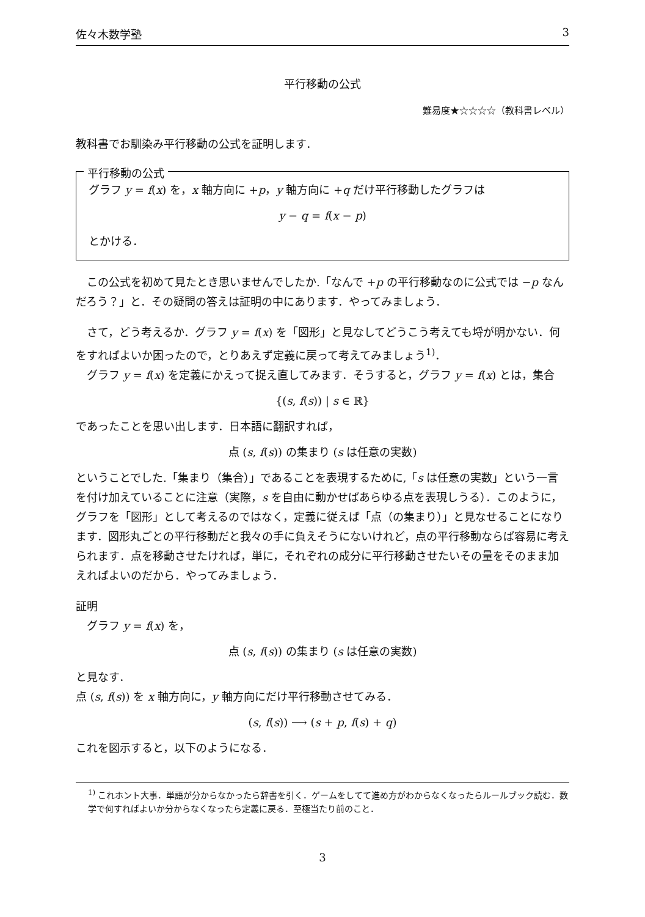佐々木数学塾 3
平行移動の公式
難易度★☆☆☆☆（教科書レベル）
教科書でお馴染み平行移動の公式を証明します．
平行移動の公式
グラフ y = f(x) を，x 軸方向に +p，y 軸方向に +q だけ平行移動したグラフは
y − q = f(x − p)
とかける．
この公式を初めて見たとき思いませんでしたか.「なんで +p の平行移動なのに公式では −p なんだろう？」と．その疑問の答えは証明の中にあります．やってみましょう．
さて，どう考えるか．グラフ y = f(x) を「図形」と見なしてどうこう考えても埒が明かない．何をすればよいか困ったので，とりあえず定義に戻って考えてみましょう<sup>1)</sup>．
グラフ y = f(x) を定義にかえって捉え直してみます．そうすると，グラフ y = f(x) とは，集合
{(s, f(s)) | s ∈ ℝ}
であったことを思い出します．日本語に翻訳すれば，
点 (s, f(s)) の集まり (s は任意の実数)
ということでした.「集まり（集合）」であることを表現するために,「s は任意の実数」という一言を付け加えていることに注意（実際，s を自由に動かせばあらゆる点を表現しうる）．このように，グラフを「図形」として考えるのではなく，定義に従えば「点（の集まり）」と見なせることになります．図形丸ごとの平行移動だと我々の手に負えそうにないけれど，点の平行移動ならば容易に考えられます．点を移動させたければ，単に，それぞれの成分に平行移動させたいその量をそのまま加えればよいのだから．やってみましょう．
証明
グラフ y = f(x) を，
点 (s, f(s)) の集まり (s は任意の実数)
と見なす．
点 (s, f(s)) を x 軸方向に，y 軸方向にだけ平行移動させてみる．
(s, f(s)) ⟶ (s + p, f(s) + q)
これを図示すると，以下のようになる．
<sup>1)</sup> これホント大事．単語が分からなかったら辞書を引く．ゲームをしてて進め方がわからなくなったらルールブック読む．数学で何すればよいか分からなくなったら定義に戻る．至極当たり前のこと．
3